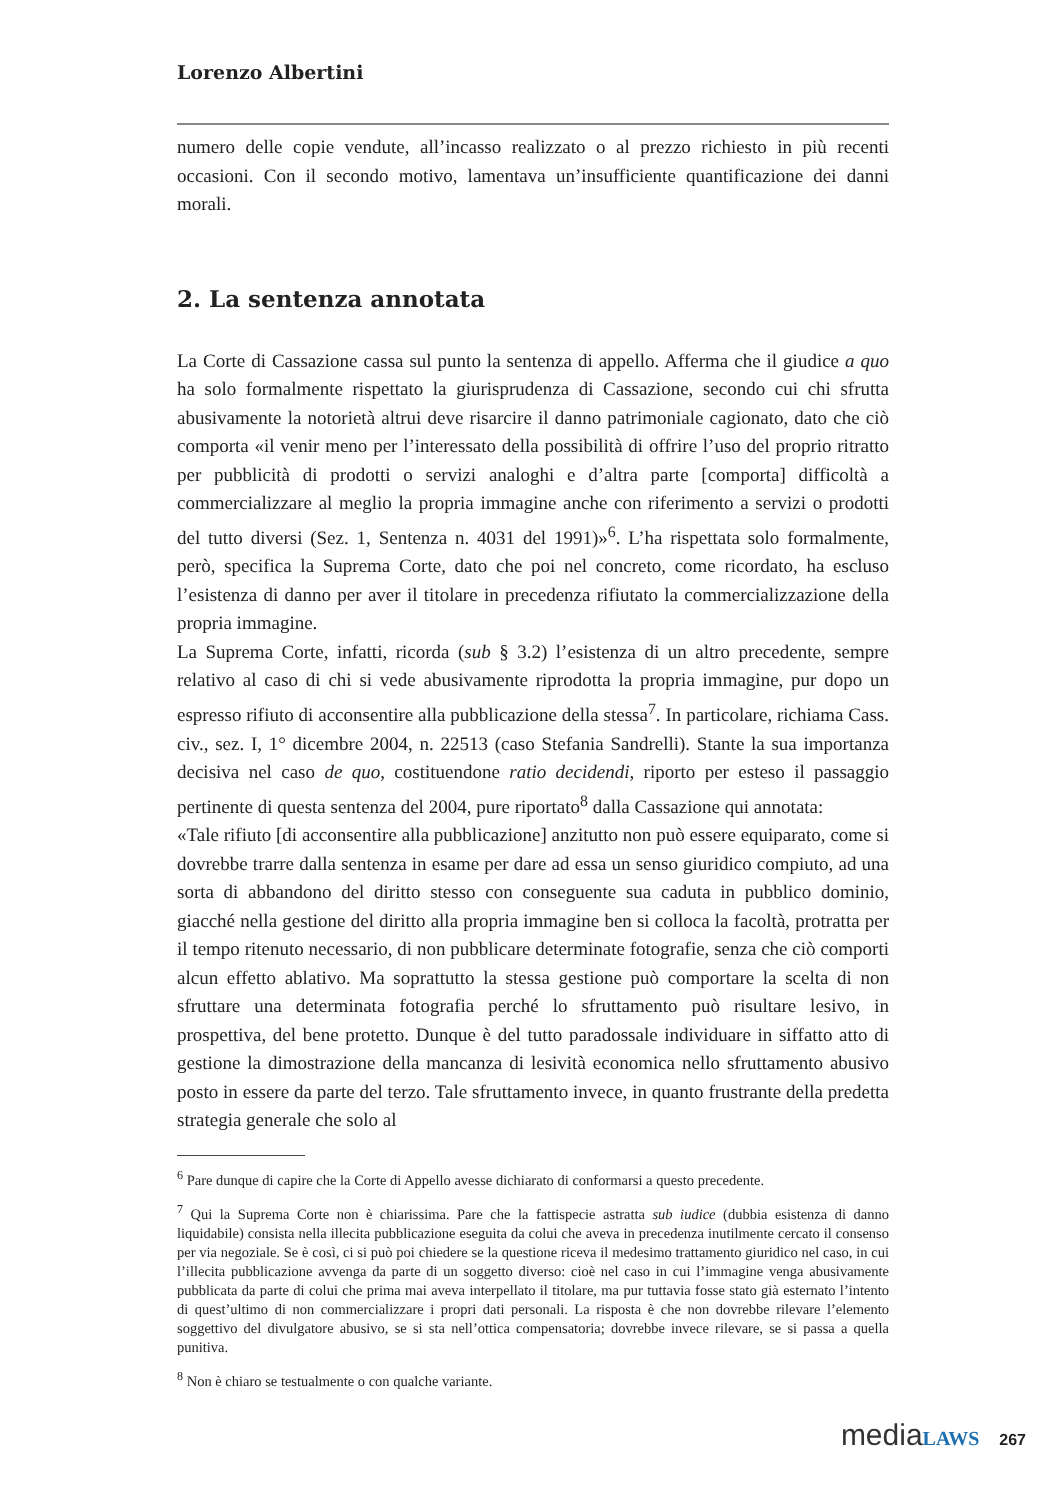Lorenzo Albertini
numero delle copie vendute, all’incasso realizzato o al prezzo richiesto in più recenti occasioni. Con il secondo motivo, lamentava un’insufficiente quantificazione dei danni morali.
2. La sentenza annotata
La Corte di Cassazione cassa sul punto la sentenza di appello. Afferma che il giudice a quo ha solo formalmente rispettato la giurisprudenza di Cassazione, secondo cui chi sfrutta abusivamente la notorietà altrui deve risarcire il danno patrimoniale cagionato, dato che ciò comporta «il venir meno per l’interessato della possibilità di offrire l’uso del proprio ritratto per pubblicità di prodotti o servizi analoghi e d’altra parte [comporta] difficoltà a commercializzare al meglio la propria immagine anche con riferimento a servizi o prodotti del tutto diversi (Sez. 1, Sentenza n. 4031 del 1991)»<sup>6</sup>. L’ha rispettata solo formalmente, però, specifica la Suprema Corte, dato che poi nel concreto, come ricordato, ha escluso l’esistenza di danno per aver il titolare in precedenza rifiutato la commercializzazione della propria immagine.
La Suprema Corte, infatti, ricorda (sub § 3.2) l’esistenza di un altro precedente, sempre relativo al caso di chi si vede abusivamente riprodotta la propria immagine, pur dopo un espresso rifiuto di acconsentire alla pubblicazione della stessa<sup>7</sup>. In particolare, richiama Cass. civ., sez. I, 1° dicembre 2004, n. 22513 (caso Stefania Sandrelli). Stante la sua importanza decisiva nel caso de quo, costituendone ratio decidendi, riporto per esteso il passaggio pertinente di questa sentenza del 2004, pure riportato<sup>8</sup> dalla Cassazione qui annotata:
«Tale rifiuto [di acconsentire alla pubblicazione] anzitutto non può essere equiparato, come si dovrebbe trarre dalla sentenza in esame per dare ad essa un senso giuridico compiuto, ad una sorta di abbandono del diritto stesso con conseguente sua caduta in pubblico dominio, giacché nella gestione del diritto alla propria immagine ben si colloca la facoltà, protratta per il tempo ritenuto necessario, di non pubblicare determinate fotografie, senza che ciò comporti alcun effetto ablativo. Ma soprattutto la stessa gestione può comportare la scelta di non sfruttare una determinata fotografia perché lo sfruttamento può risultare lesivo, in prospettiva, del bene protetto. Dunque è del tutto paradossale individuare in siffatto atto di gestione la dimostrazione della mancanza di lesività economica nello sfruttamento abusivo posto in essere da parte del terzo. Tale sfruttamento invece, in quanto frustrante della predetta strategia generale che solo al
<sup>6</sup> Pare dunque di capire che la Corte di Appello avesse dichiarato di conformarsi a questo precedente.
<sup>7</sup> Qui la Suprema Corte non è chiarissima. Pare che la fattispecie astratta sub iudice (dubbia esistenza di danno liquidabile) consista nella illecita pubblicazione eseguita da colui che aveva in precedenza inutilmente cercato il consenso per via negoziale. Se è così, ci si può poi chiedere se la questione riceva il medesimo trattamento giuridico nel caso, in cui l’illecita pubblicazione avvenga da parte di un soggetto diverso: cioè nel caso in cui l’immagine venga abusivamente pubblicata da parte di colui che prima mai aveva interpellato il titolare, ma pur tuttavia fosse stato già esternato l’intento di quest’ultimo di non commercializzare i propri dati personali. La risposta è che non dovrebbe rilevare l’elemento soggettivo del divulgatore abusivo, se si sta nell’ottica compensatoria; dovrebbe invece rilevare, se si passa a quella punitiva.
<sup>8</sup> Non è chiaro se testualmente o con qualche variante.
mediaLAWS 267